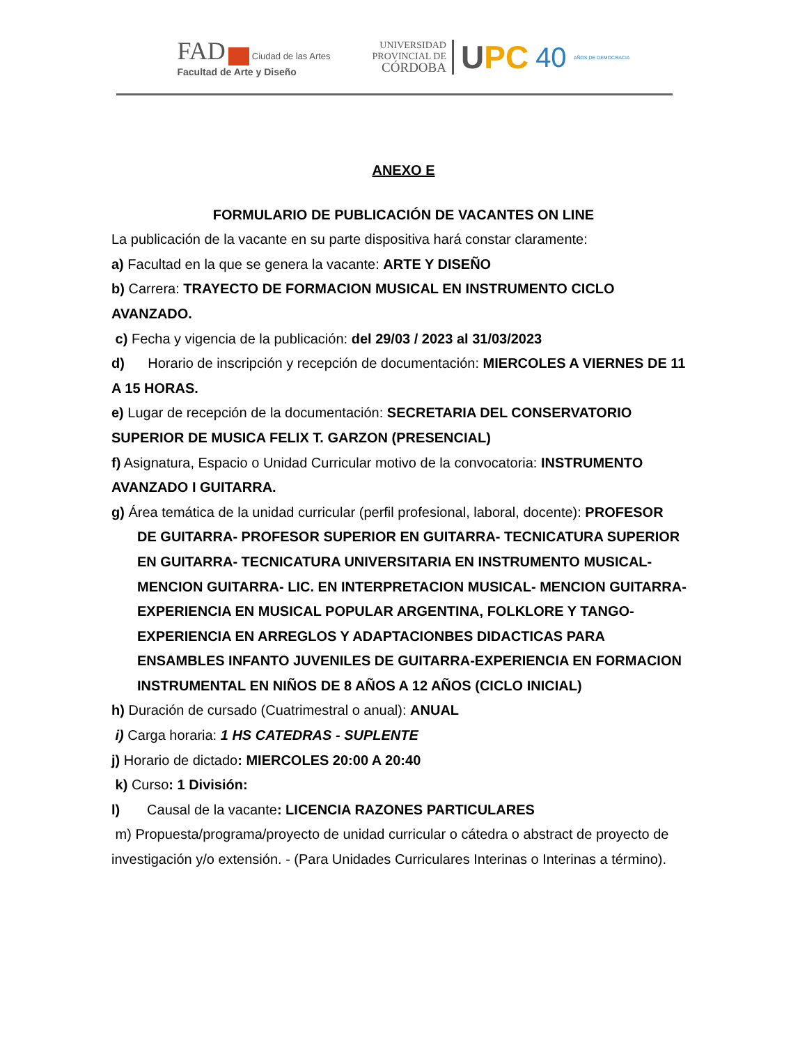FAD Ciudad de las Artes
Facultad de Arte y Diseño
UNIVERSIDAD
PROVINCIAL DE
CÓRDOBA
UPC 40 AÑOS DE DEMOCRACIA
ANEXO E
FORMULARIO DE PUBLICACIÓN DE VACANTES ON LINE
La publicación de la vacante en su parte dispositiva hará constar claramente:
a) Facultad en la que se genera la vacante: ARTE Y DISEÑO
b) Carrera: TRAYECTO DE FORMACION MUSICAL EN INSTRUMENTO CICLO AVANZADO.
c) Fecha y vigencia de la publicación: del 29/03 / 2023 al 31/03/2023
d) Horario de inscripción y recepción de documentación: MIERCOLES A VIERNES DE 11 A 15 HORAS.
e) Lugar de recepción de la documentación: SECRETARIA DEL CONSERVATORIO SUPERIOR DE MUSICA FELIX T. GARZON (PRESENCIAL)
f) Asignatura, Espacio o Unidad Curricular motivo de la convocatoria: INSTRUMENTO AVANZADO I GUITARRA.
g) Área temática de la unidad curricular (perfil profesional, laboral, docente): PROFESOR
DE GUITARRA- PROFESOR SUPERIOR EN GUITARRA- TECNICATURA SUPERIOR EN GUITARRA- TECNICATURA UNIVERSITARIA EN INSTRUMENTO MUSICAL- MENCION GUITARRA- LIC. EN INTERPRETACION MUSICAL- MENCION GUITARRA-EXPERIENCIA EN MUSICAL POPULAR ARGENTINA, FOLKLORE Y TANGO-EXPERIENCIA EN ARREGLOS Y ADAPTACIONBES DIDACTICAS PARA ENSAMBLES INFANTO JUVENILES DE GUITARRA-EXPERIENCIA EN FORMACION INSTRUMENTAL EN NIÑOS DE 8 AÑOS A 12 AÑOS (CICLO INICIAL)
h) Duración de cursado (Cuatrimestral o anual): ANUAL
i) Carga horaria: 1 HS CATEDRAS - SUPLENTE
j) Horario de dictado: MIERCOLES 20:00 A 20:40
k) Curso: 1 División:
l) Causal de la vacante: LICENCIA RAZONES PARTICULARES
m) Propuesta/programa/proyecto de unidad curricular o cátedra o abstract de proyecto de investigación y/o extensión. - (Para Unidades Curriculares Interinas o Interinas a término).